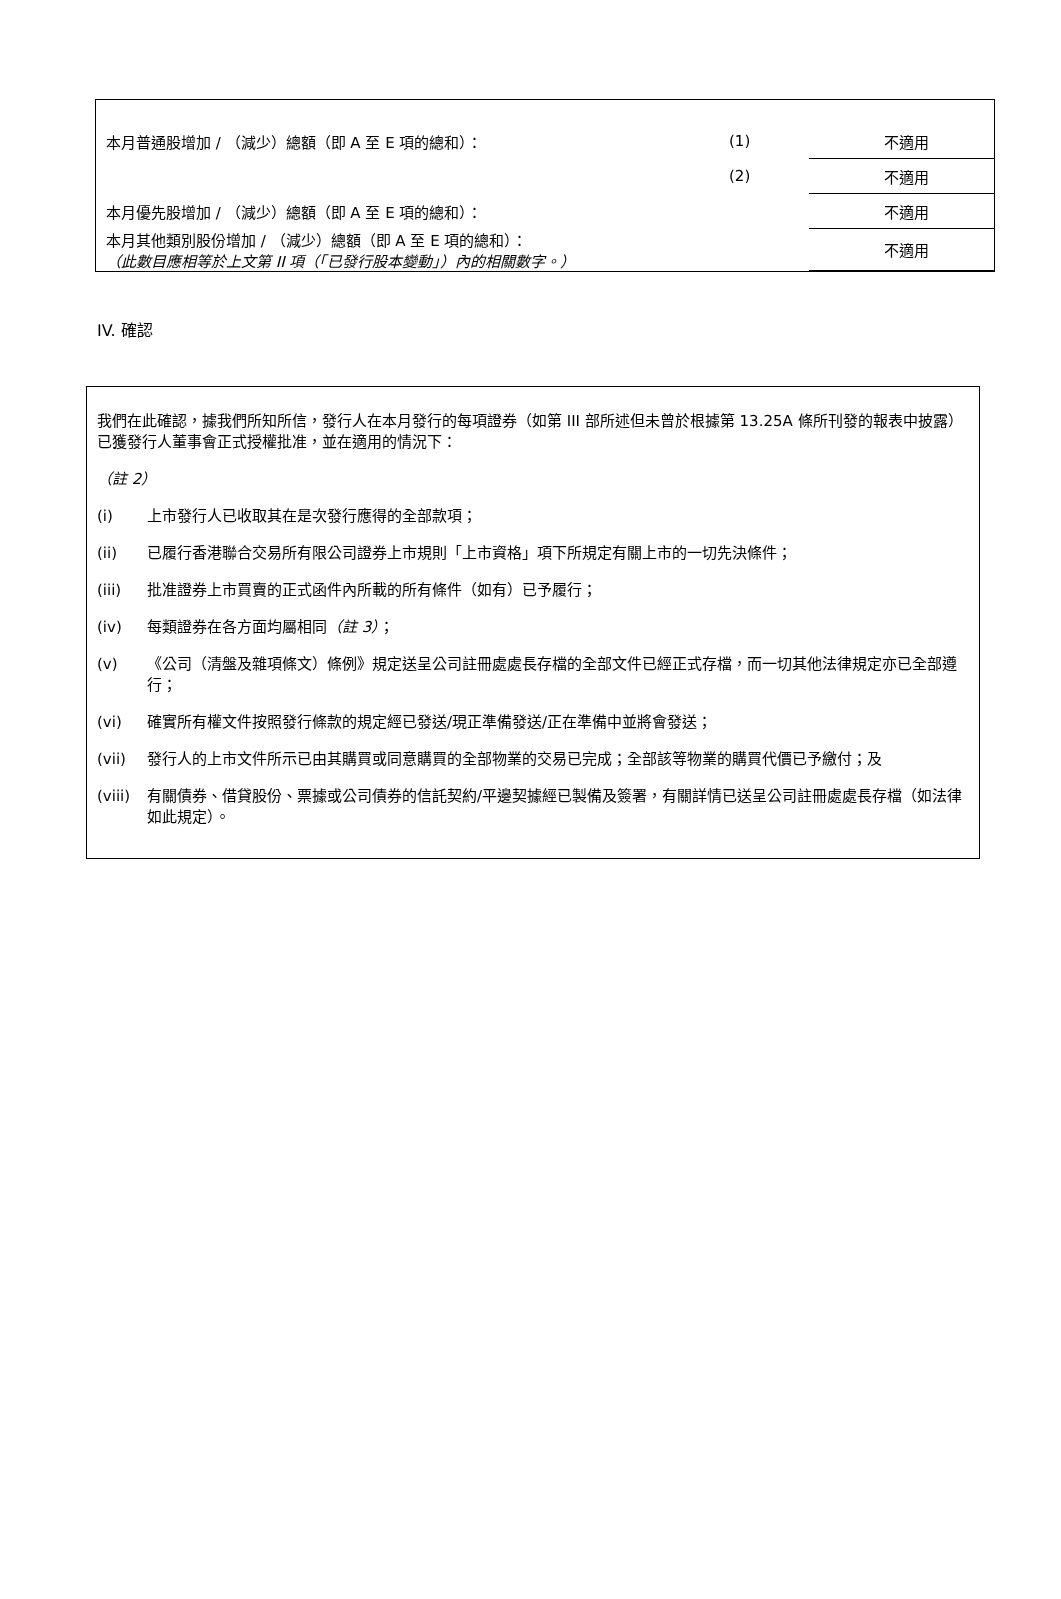| 本月普通股增加 / （減少）總額（即 A 至 E 項的總和）： | (1) | 不適用 |
| | (2) | 不適用 |
| 本月優先股增加 / （減少）總額（即 A 至 E 項的總和）： | | 不適用 |
| 本月其他類別股份增加 / （減少）總額（即 A 至 E 項的總和）： （此數目應相等於上文第 II 項（「已發行股本變動」）內的相關數字。） | | 不適用 |
IV. 確認
我們在此確認，據我們所知所信，發行人在本月發行的每項證券（如第 III 部所述但未曾於根據第 13.25A 條所刊發的報表中披露）已獲發行人董事會正式授權批准，並在適用的情況下：
（註 2）
(i) 上市發行人已收取其在是次發行應得的全部款項；
(ii) 已履行香港聯合交易所有限公司證券上市規則「上市資格」項下所規定有關上市的一切先決條件；
(iii) 批准證券上市買賣的正式函件內所載的所有條件（如有）已予履行；
(iv) 每類證券在各方面均屬相同（註 3）；
(v) 《公司（清盤及雜項條文）條例》規定送呈公司註冊處處長存檔的全部文件已經正式存檔，而一切其他法律規定亦已全部遵行；
(vi) 確實所有權文件按照發行條款的規定經已發送/現正準備發送/正在準備中並將會發送；
(vii) 發行人的上市文件所示已由其購買或同意購買的全部物業的交易已完成；全部該等物業的購買代價已予繳付；及
(viii) 有關債券、借貸股份、票據或公司債券的信託契約/平邊契據經已製備及簽署，有關詳情已送呈公司註冊處處長存檔（如法律如此規定）。